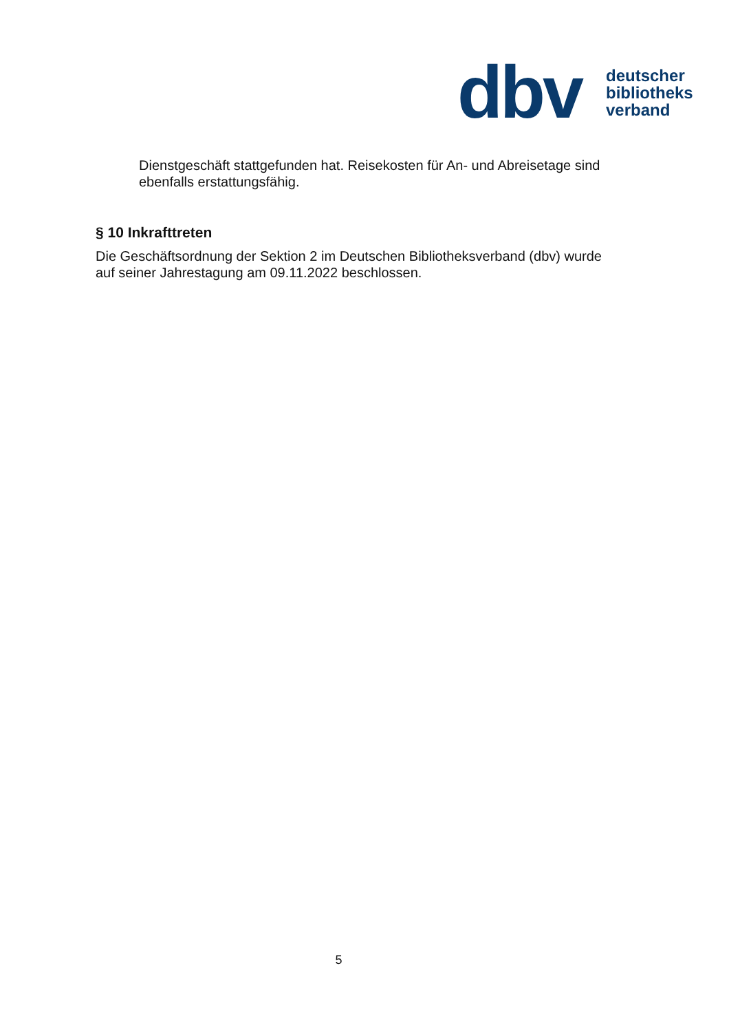dbv
deutscher
bibliotheks
verband
Dienstgeschäft stattgefunden hat. Reisekosten für An- und Abreisetage sind ebenfalls erstattungsfähig.
§ 10 Inkrafttreten
Die Geschäftsordnung der Sektion 2 im Deutschen Bibliotheksverband (dbv) wurde auf seiner Jahrestagung am 09.11.2022 beschlossen.
5